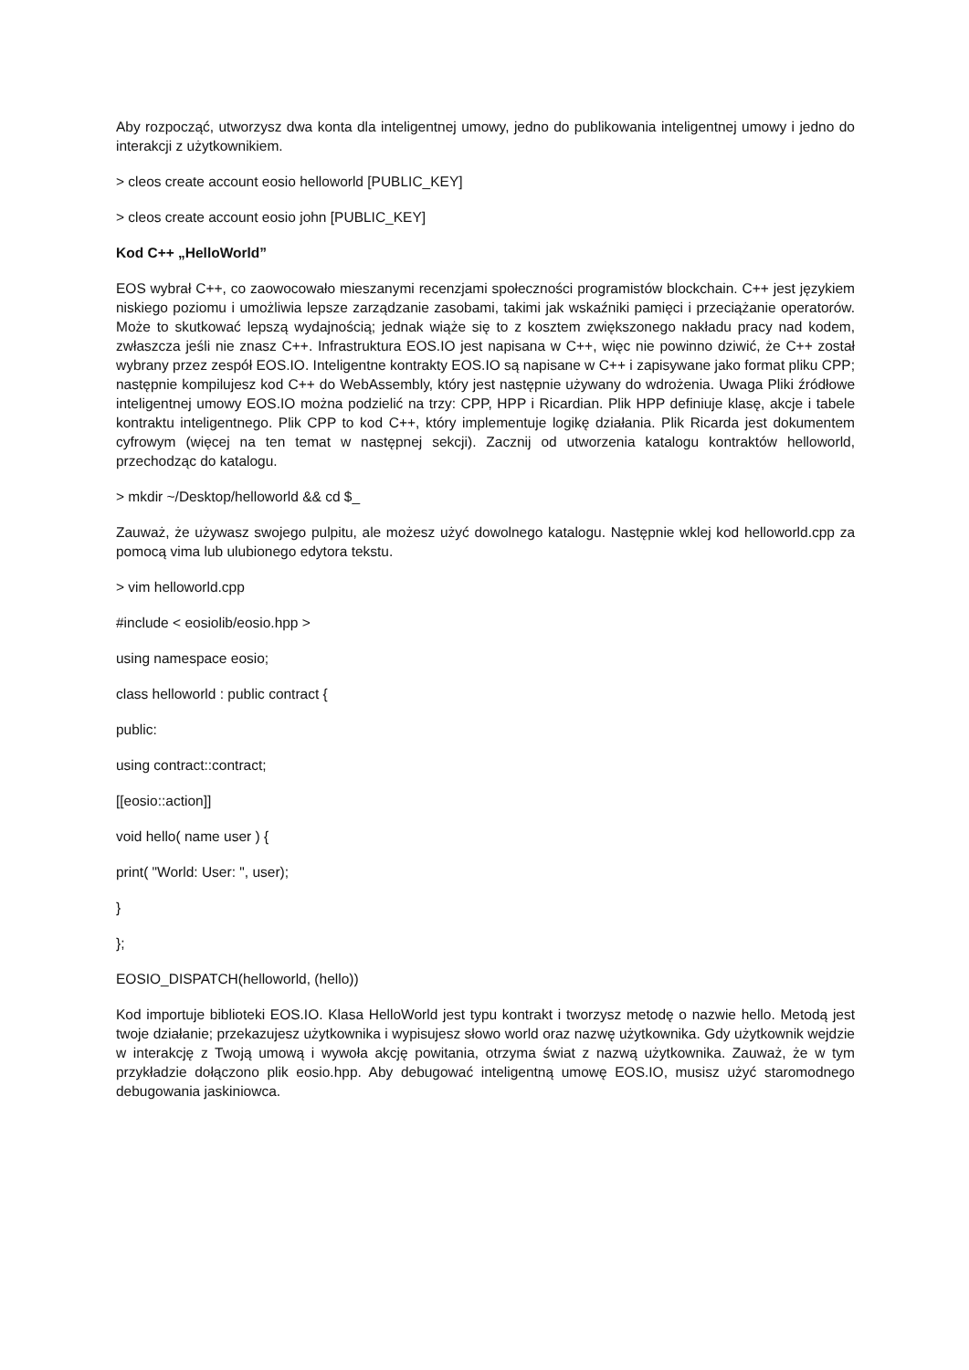Aby rozpocząć, utworzysz dwa konta dla inteligentnej umowy, jedno do publikowania inteligentnej umowy i jedno do interakcji z użytkownikiem.
> cleos create account eosio helloworld [PUBLIC_KEY]
> cleos create account eosio john [PUBLIC_KEY]
Kod C++ „HelloWorld”
EOS wybrał C++, co zaowocowało mieszanymi recenzjami społeczności programistów blockchain. C++ jest językiem niskiego poziomu i umożliwia lepsze zarządzanie zasobami, takimi jak wskaźniki pamięci i przeciążanie operatorów. Może to skutkować lepszą wydajnością; jednak wiąże się to z kosztem zwiększonego nakładu pracy nad kodem, zwłaszcza jeśli nie znasz C++. Infrastruktura EOS.IO jest napisana w C++, więc nie powinno dziwić, że C++ został wybrany przez zespół EOS.IO. Inteligentne kontrakty EOS.IO są napisane w C++ i zapisywane jako format pliku CPP; następnie kompilujesz kod C++ do WebAssembly, który jest następnie używany do wdrożenia. Uwaga Pliki źródłowe inteligentnej umowy EOS.IO można podzielić na trzy: CPP, HPP i Ricardian. Plik HPP definiuje klasę, akcje i tabele kontraktu inteligentnego. Plik CPP to kod C++, który implementuje logikę działania. Plik Ricarda jest dokumentem cyfrowym (więcej na ten temat w następnej sekcji). Zacznij od utworzenia katalogu kontraktów helloworld, przechodząc do katalogu.
> mkdir ~/Desktop/helloworld && cd $_
Zauważ, że używasz swojego pulpitu, ale możesz użyć dowolnego katalogu. Następnie wklej kod helloworld.cpp za pomocą vima lub ulubionego edytora tekstu.
> vim helloworld.cpp
#include < eosiolib/eosio.hpp >
using namespace eosio;
class helloworld : public contract {
public:
using contract::contract;
[[eosio::action]]
void hello( name user ) {
print( "World: User: ", user);
}
};
EOSIO_DISPATCH(helloworld, (hello))
Kod importuje biblioteki EOS.IO. Klasa HelloWorld jest typu kontrakt i tworzysz metodę o nazwie hello. Metodą jest twoje działanie; przekazujesz użytkownika i wypisujesz słowo world oraz nazwę użytkownika. Gdy użytkownik wejdzie w interakcję z Twoją umową i wywoła akcję powitania, otrzyma świat z nazwą użytkownika. Zauważ, że w tym przykładzie dołączono plik eosio.hpp. Aby debugować inteligentną umowę EOS.IO, musisz użyć staromodnego debugowania jaskiniowca.